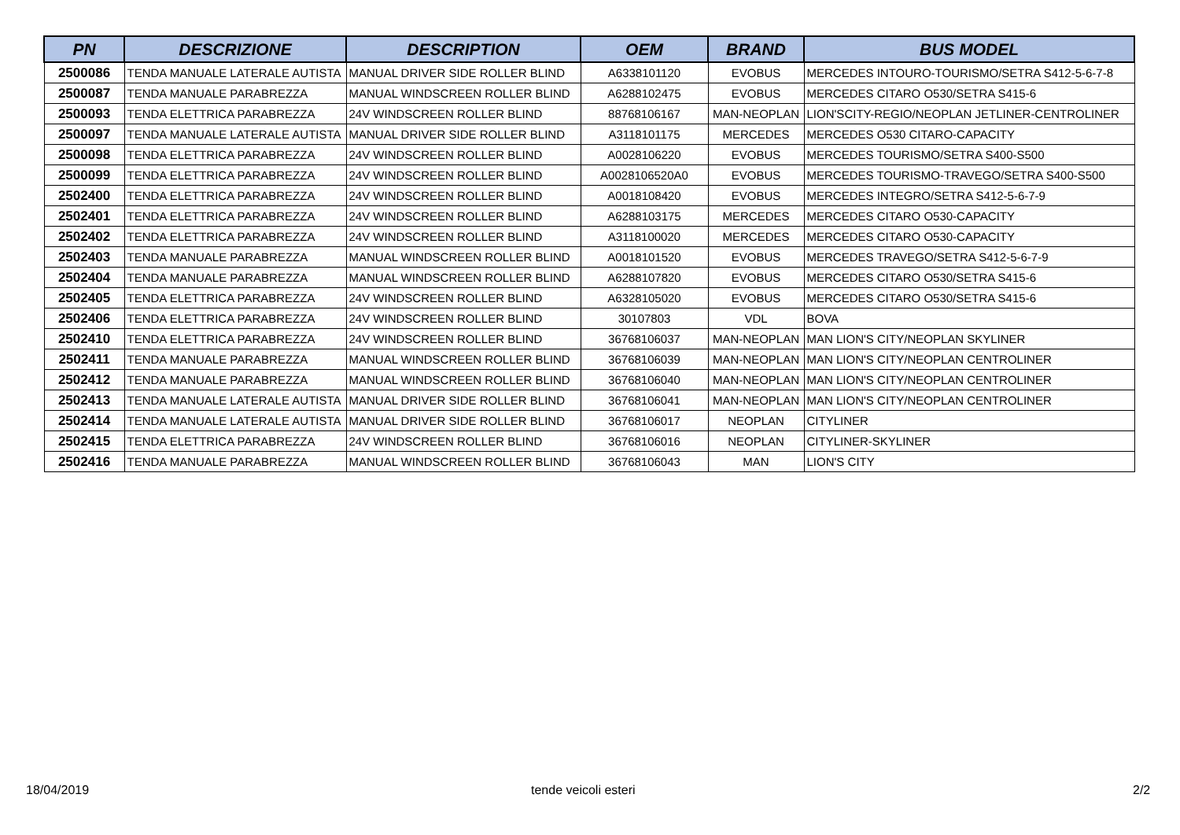| PN | DESCRIZIONE | DESCRIPTION | OEM | BRAND | BUS MODEL |
| --- | --- | --- | --- | --- | --- |
| 2500086 | TENDA MANUALE LATERALE AUTISTA | MANUAL DRIVER SIDE ROLLER BLIND | A6338101120 | EVOBUS | MERCEDES INTOURO-TOURISMO/SETRA S412-5-6-7-8 |
| 2500087 | TENDA MANUALE PARABREZZA | MANUAL WINDSCREEN ROLLER BLIND | A6288102475 | EVOBUS | MERCEDES CITARO O530/SETRA S415-6 |
| 2500093 | TENDA ELETTRICA PARABREZZA | 24V WINDSCREEN ROLLER BLIND | 88768106167 | MAN-NEOPLAN | LION'SCITY-REGIO/NEOPLAN JETLINER-CENTROLINER |
| 2500097 | TENDA MANUALE LATERALE AUTISTA | MANUAL DRIVER SIDE ROLLER BLIND | A3118101175 | MERCEDES | MERCEDES O530 CITARO-CAPACITY |
| 2500098 | TENDA ELETTRICA PARABREZZA | 24V WINDSCREEN ROLLER BLIND | A0028106220 | EVOBUS | MERCEDES TOURISMO/SETRA S400-S500 |
| 2500099 | TENDA ELETTRICA PARABREZZA | 24V WINDSCREEN ROLLER BLIND | A0028106520A0 | EVOBUS | MERCEDES TOURISMO-TRAVEGO/SETRA S400-S500 |
| 2502400 | TENDA ELETTRICA PARABREZZA | 24V WINDSCREEN ROLLER BLIND | A0018108420 | EVOBUS | MERCEDES INTEGRO/SETRA S412-5-6-7-9 |
| 2502401 | TENDA ELETTRICA PARABREZZA | 24V WINDSCREEN ROLLER BLIND | A6288103175 | MERCEDES | MERCEDES CITARO O530-CAPACITY |
| 2502402 | TENDA ELETTRICA PARABREZZA | 24V WINDSCREEN ROLLER BLIND | A3118100020 | MERCEDES | MERCEDES CITARO O530-CAPACITY |
| 2502403 | TENDA MANUALE PARABREZZA | MANUAL WINDSCREEN ROLLER BLIND | A0018101520 | EVOBUS | MERCEDES TRAVEGO/SETRA S412-5-6-7-9 |
| 2502404 | TENDA MANUALE PARABREZZA | MANUAL WINDSCREEN ROLLER BLIND | A6288107820 | EVOBUS | MERCEDES CITARO O530/SETRA S415-6 |
| 2502405 | TENDA ELETTRICA PARABREZZA | 24V WINDSCREEN ROLLER BLIND | A6328105020 | EVOBUS | MERCEDES CITARO O530/SETRA S415-6 |
| 2502406 | TENDA ELETTRICA PARABREZZA | 24V WINDSCREEN ROLLER BLIND | 30107803 | VDL | BOVA |
| 2502410 | TENDA ELETTRICA PARABREZZA | 24V WINDSCREEN ROLLER BLIND | 36768106037 | MAN-NEOPLAN | MAN LION'S CITY/NEOPLAN SKYLINER |
| 2502411 | TENDA MANUALE PARABREZZA | MANUAL WINDSCREEN ROLLER BLIND | 36768106039 | MAN-NEOPLAN | MAN LION'S CITY/NEOPLAN CENTROLINER |
| 2502412 | TENDA MANUALE PARABREZZA | MANUAL WINDSCREEN ROLLER BLIND | 36768106040 | MAN-NEOPLAN | MAN LION'S CITY/NEOPLAN CENTROLINER |
| 2502413 | TENDA MANUALE LATERALE AUTISTA | MANUAL DRIVER SIDE ROLLER BLIND | 36768106041 | MAN-NEOPLAN | MAN LION'S CITY/NEOPLAN CENTROLINER |
| 2502414 | TENDA MANUALE LATERALE AUTISTA | MANUAL DRIVER SIDE ROLLER BLIND | 36768106017 | NEOPLAN | CITYLINER |
| 2502415 | TENDA ELETTRICA PARABREZZA | 24V WINDSCREEN ROLLER BLIND | 36768106016 | NEOPLAN | CITYLINER-SKYLINER |
| 2502416 | TENDA MANUALE PARABREZZA | MANUAL WINDSCREEN ROLLER BLIND | 36768106043 | MAN | LION'S CITY |
18/04/2019 tende veicoli esteri 2/2